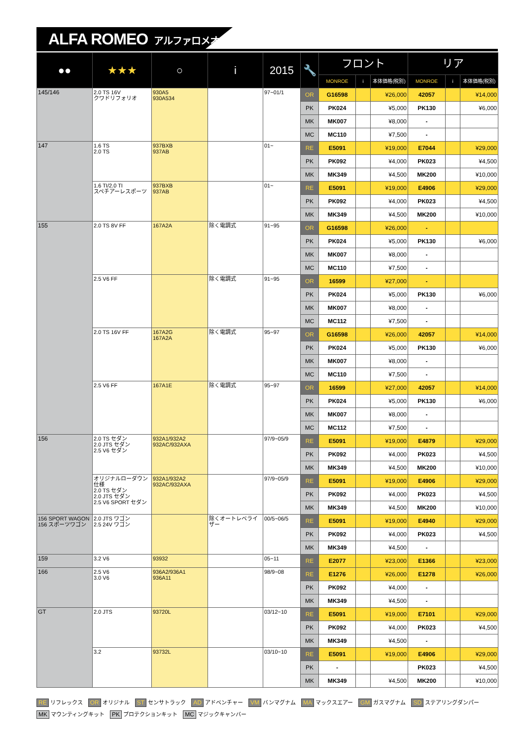ALFA ROMEO アルファロメオ
| ●● | ★★★ | ○ | i | 2015 | 🔧 | フロント | | | リア | | |
| --- | --- | --- | --- | --- | --- | --- | --- | --- | --- | --- | --- |
| | | | | | | MONROE | i | 本体価格(税別) | MONROE | i | 本体価格(税別) |
| 145/146 | 2.0 TS 16V クワドリフォリオ | 930A5 930A534 | | 97~01/1 | OR | G16598 | | ¥26,000 | 42057 | | ¥14,000 |
| | | | | | PK | PK024 | | ¥5,000 | PK130 | | ¥6,000 |
| | | | | | MK | MK007 | | ¥8,000 | - | | |
| | | | | | MC | MC110 | | ¥7,500 | - | | |
| 147 | 1.6 TS 2.0 TS | 937BXB 937AB | | 01~ | RE | E5091 | | ¥19,000 | E7044 | | ¥29,000 |
| | | | | | PK | PK092 | | ¥4,000 | PK023 | | ¥4,500 |
| | | | | | MK | MK349 | | ¥4,500 | MK200 | | ¥10,000 |
| | 1.6 TI/2.0 TI スペチアーレスポーツ | 937BXB 937AB | | 01~ | RE | E5091 | | ¥19,000 | E4906 | | ¥29,000 |
| | | | | | PK | PK092 | | ¥4,000 | PK023 | | ¥4,500 |
| | | | | | MK | MK349 | | ¥4,500 | MK200 | | ¥10,000 |
| 155 | 2.0 TS 8V FF | 167A2A | 除く電調式 | 91~95 | OR | G16598 | | ¥26,000 | - | | |
| | | | | | PK | PK024 | | ¥5,000 | PK130 | | ¥6,000 |
| | | | | | MK | MK007 | | ¥8,000 | - | | |
| | | | | | MC | MC110 | | ¥7,500 | - | | |
| | 2.5 V6 FF | | 除く電調式 | 91~95 | OR | 16599 | | ¥27,000 | - | | |
| | | | | | PK | PK024 | | ¥5,000 | PK130 | | ¥6,000 |
| | | | | | MK | MK007 | | ¥8,000 | - | | |
| | | | | | MC | MC112 | | ¥7,500 | - | | |
| | 2.0 TS 16V FF | 167A2G 167A2A | 除く電調式 | 95~97 | OR | G16598 | | ¥26,000 | 42057 | | ¥14,000 |
| | | | | | PK | PK024 | | ¥5,000 | PK130 | | ¥6,000 |
| | | | | | MK | MK007 | | ¥8,000 | - | | |
| | | | | | MC | MC110 | | ¥7,500 | - | | |
| | 2.5 V6 FF | 167A1E | 除く電調式 | 95~97 | OR | 16599 | | ¥27,000 | 42057 | | ¥14,000 |
| | | | | | PK | PK024 | | ¥5,000 | PK130 | | ¥6,000 |
| | | | | | MK | MK007 | | ¥8,000 | - | | |
| | | | | | MC | MC112 | | ¥7,500 | - | | |
| 156 | 2.0 TS セダン 2.0 JTS セダン 2.5 V6 セダン | 932A1/932A2 932AC/932AXA | | 97/9~05/9 | RE | E5091 | | ¥19,000 | E4879 | | ¥29,000 |
| | | | | | PK | PK092 | | ¥4,000 | PK023 | | ¥4,500 |
| | | | | | MK | MK349 | | ¥4,500 | MK200 | | ¥10,000 |
| | オリジナルローダウン仕様 2.0 TS セダン 2.0 JTS セダン 2.5 V6 SPORT セダン | 932A1/932A2 932AC/932AXA | | 97/9~05/9 | RE | E5091 | | ¥19,000 | E4906 | | ¥29,000 |
| | | | | | PK | PK092 | | ¥4,000 | PK023 | | ¥4,500 |
| | | | | | MK | MK349 | | ¥4,500 | MK200 | | ¥10,000 |
| 156 SPORT WAGON 156 スポーツワゴン | 2.0 JTS ワゴン 2.5 24V ワゴン | | 除くオートレベライザー | 00/5~06/5 | RE | E5091 | | ¥19,000 | E4940 | | ¥29,000 |
| | | | | | PK | PK092 | | ¥4,000 | PK023 | | ¥4,500 |
| | | | | | MK | MK349 | | ¥4,500 | - | | |
| 159 | 3.2 V6 | 93932 | | 05~11 | RE | E2077 | | ¥23,000 | E1366 | | ¥23,000 |
| 166 | 2.5 V6 3.0 V6 | 936A2/936A1 936A11 | | 98/9~08 | RE | E1276 | | ¥26,000 | E1278 | | ¥26,000 |
| | | | | | PK | PK092 | | ¥4,000 | - | | |
| | | | | | MK | MK349 | | ¥4,500 | - | | |
| GT | 2.0 JTS | 93720L | | 03/12~10 | RE | E5091 | | ¥19,000 | E7101 | | ¥29,000 |
| | | | | | PK | PK092 | | ¥4,000 | PK023 | | ¥4,500 |
| | | | | | MK | MK349 | | ¥4,500 | - | | |
| | 3.2 | 93732L | | 03/10~10 | RE | E5091 | | ¥19,000 | E4906 | | ¥29,000 |
| | | | | | PK | - | | | PK023 | | ¥4,500 |
| | | | | | MK | MK349 | | ¥4,500 | MK200 | | ¥10,000 |
RE リフレックス OR オリジナル ST センサトラック AD アドベンチャー VM バンマグナム MA マックスエアー GM ガスマグナム SD ステアリングダンパー
MK マウンティングキット PK プロテクションキット MC マジックキャンバー